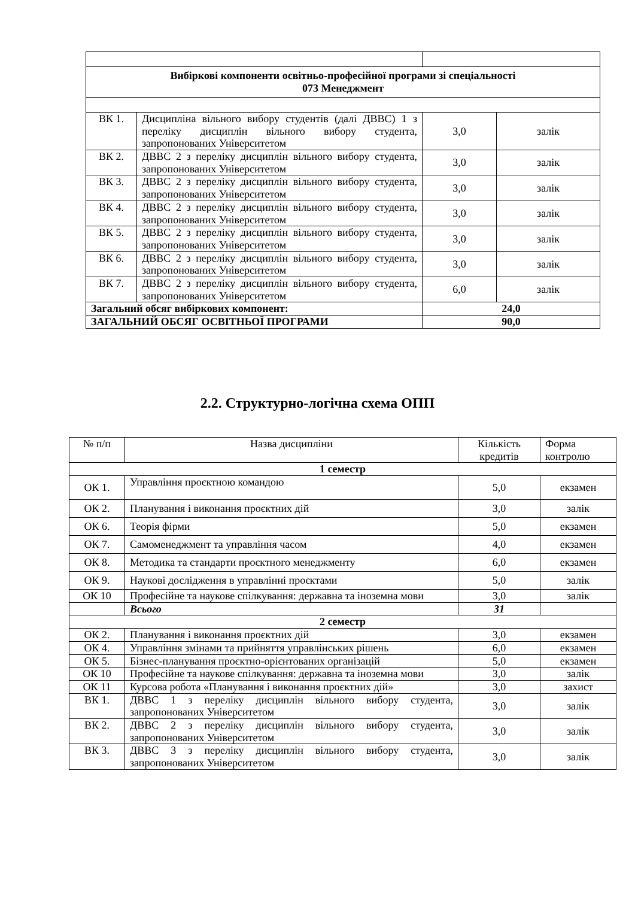| Вибіркові компоненти освітньо-професійної програми зі спеціальності 073 Менеджмент | | | |
| ВК 1. | Дисципліна вільного вибору студентів (далі ДВВС) 1 з переліку дисциплін вільного вибору студента, запропонованих Університетом | 3,0 | залік |
| ВК 2. | ДВВС 2 з переліку дисциплін вільного вибору студента, запропонованих Університетом | 3,0 | залік |
| ВК 3. | ДВВС 2 з переліку дисциплін вільного вибору студента, запропонованих Університетом | 3,0 | залік |
| ВК 4. | ДВВС 2 з переліку дисциплін вільного вибору студента, запропонованих Університетом | 3,0 | залік |
| ВК 5. | ДВВС 2 з переліку дисциплін вільного вибору студента, запропонованих Університетом | 3,0 | залік |
| ВК 6. | ДВВС 2 з переліку дисциплін вільного вибору студента, запропонованих Університетом | 3,0 | залік |
| ВК 7. | ДВВС 2 з переліку дисциплін вільного вибору студента, запропонованих Університетом | 6,0 | залік |
| Загальний обсяг вибіркових компонент: | | 24,0 | |
| ЗАГАЛЬНИЙ ОБСЯГ ОСВІТНЬОЇ ПРОГРАМИ | | 90,0 | |
2.2. Структурно-логічна схема ОПП
| № п/п | Назва дисципліни | Кількість кредитів | Форма контролю |
| --- | --- | --- | --- |
| 1 семестр | | | |
| ОК 1. | Управління проєктною командою | 5,0 | екзамен |
| ОК 2. | Планування і виконання проєктних дій | 3,0 | залік |
| ОК 6. | Теорія фірми | 5,0 | екзамен |
| ОК 7. | Самоменеджмент та управління часом | 4,0 | екзамен |
| ОК 8. | Методика та стандарти проєктного менеджменту | 6,0 | екзамен |
| ОК 9. | Наукові дослідження в управлінні проєктами | 5,0 | залік |
| ОК 10 | Професійне та наукове спілкування: державна та іноземна мови | 3,0 | залік |
| | Всього | 31 | |
| 2 семестр | | | |
| ОК 2. | Планування і виконання проєктних дій | 3,0 | екзамен |
| ОК 4. | Управління змінами та прийняття управлінських рішень | 6,0 | екзамен |
| ОК 5. | Бізнес-планування проєктно-орієнтованих організацій | 5,0 | екзамен |
| ОК 10 | Професійне та наукове спілкування: державна та іноземна мови | 3,0 | залік |
| ОК 11 | Курсова робота «Планування і виконання проєктних дій» | 3,0 | захист |
| ВК 1. | ДВВС 1 з переліку дисциплін вільного вибору студента, запропонованих Університетом | 3,0 | залік |
| ВК 2. | ДВВС 2 з переліку дисциплін вільного вибору студента, запропонованих Університетом | 3,0 | залік |
| ВК 3. | ДВВС 3 з переліку дисциплін вільного вибору студента, запропонованих Університетом | 3,0 | залік |